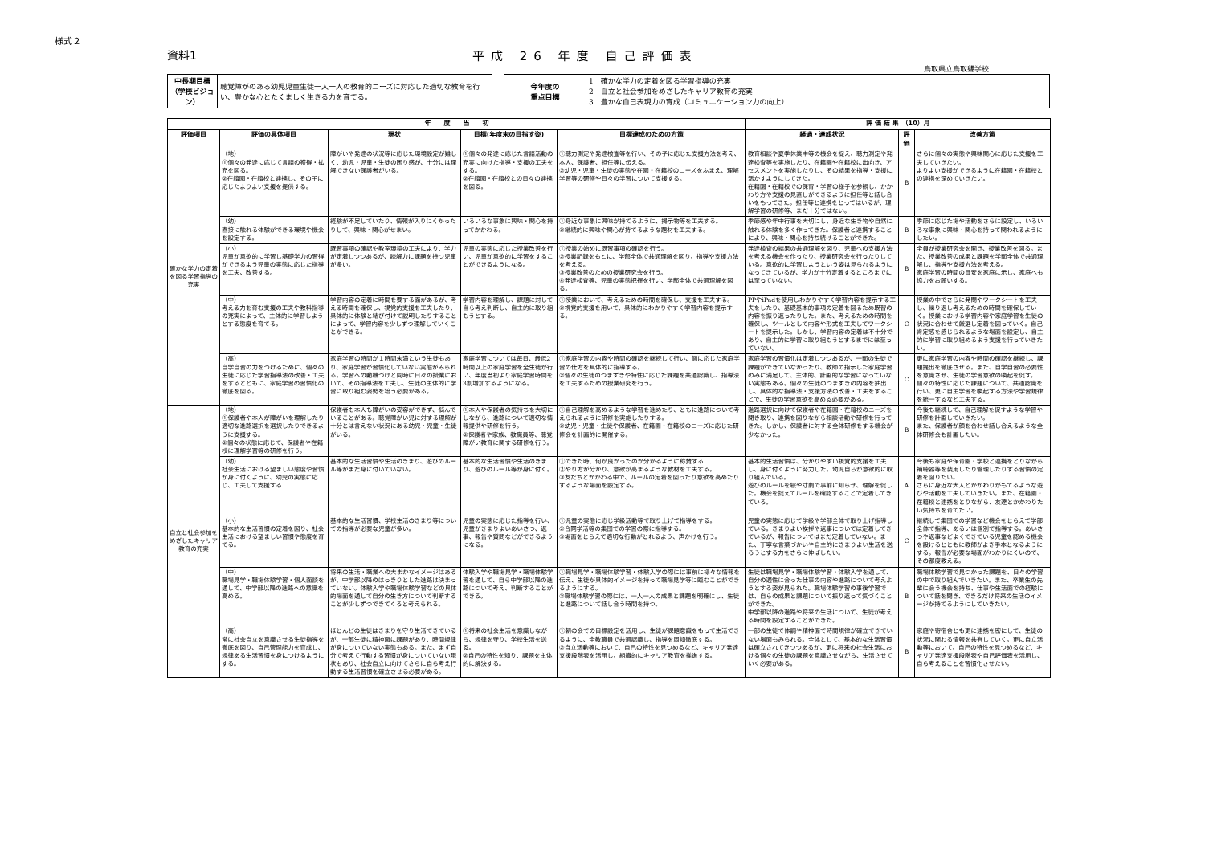様式２
資料1 平成 26 年度 自己評価表
鳥取県立鳥取聾学校
| 中長期目標（学校ビジョン） | 聴覚障がのある幼児児童生徒一人一人の教育的ニーズに対応した適切な教育を行い、豊かな心とたくましく生きる力を育てる。 |
| 今年度の 重点目標 | 1 確かな学力の定着を図る学習指導の充実 2 自立と社会参加をめざしたキャリア教育の充実 3 豊かな自己表現力の育成（コミュニケーション力の向上） |
| 年 度 当 初 | | | | | 評 価 結 果 （10）月 | | |
| --- | --- | --- | --- | --- | --- | --- | --- |
| 評価項目 | 評価の具体項目 | 現状 | 目標(年度末の目指す姿) | 目標達成のための方策 | 経過・達成状況 | 評価 | 改善方策 |
| 確かな学力の定着を図る学習指導の充実 | （地） ①個々の発達に応じて言語の獲得・拡充を図る。 ②在籍園・在籍校と連携し、その子に応じたよりよい支援を提供する。 | 障がいや発達の状況等に応じた環境設定が難しく、幼児・児童・生徒の困り感が、十分には理解できない保護者がいる。 | ①個々の発達に応じた言語活動の充実に向けた指導・支援の工夫をする。 ②在籍園・在籍校との日々の連携を図る。 | ①聴力測定や発達検査等を行い、その子に応じた支援方法を考え、本人、保護者、担任等に伝える。 ②幼児・児童・生徒の実態や在園・在籍校のニーズをふまえ、理解学習等の研修や日々の学習について支援する。 | 教育相談や夏季休業中等の機会を捉え、聴力測定や発達検査等を実施したり、在籍園や在籍校に出向き、アセスメントを実施したりし、その結果を指導・支援に活かすようにしてきた。 在籍園・在籍校での保育・学習の様子を参観し、かかわり方や支援の見直しができるように担任等と話し合いをもってきた。担任等と連携をとってはいるが、理解学習の研修等、まだ十分ではない。 | B | さらに個々の実態や興味関心に応じた支援を工夫していきたい。 よりよい支援ができるように在籍園・在籍校との連携を深めていきたい。 |
| | （幼） 直接に触れる体験ができる環境や機会を設定する。 | 経験が不足していたり、情報が入りにくかったりして、興味・関心がせまい。 | いろいろな事象に興味・関心を持ってかかわる。 | ①身近な事象に興味が持てるように、掲示物等を工夫する。 ②継続的に興味や関心が持てるような題材を工夫する。 | 季節感や年中行事を大切にし、身近な生き物や自然に触れる体験を多く作ってきた。保護者と連携することにより、興味・関心を持ち続けることができた。 | B | 季節に応じた場や活動をさらに設定し、いろいろな事象に興味・関心を持って関われるようにしたい。 |
| | （小） 児童が意欲的に学習し基礎学力の習得ができるよう児童の実態に応じた指導を工夫、改善する。 | 既習事項の確認や教室環境の工夫により、学力が定着しつつあるが、読解力に課題を持つ児童が多い。 | 児童の実態に応じた授業改善を行い、児童が意欲的に学習をすることができるようになる。 | ①授業の始めに既習事項の確認を行う。 ②授業記録をもとに、学部全体で共通理解を図り、指導や支援方法を考える。 ③授業改善のための授業研究会を行う。 ④発達検査等、児童の実態把握を行い、学部全体で共通理解を図る。 | 発達検査の結果の共通理解を図り、児童への支援方法を考える機会を作ったり、授業研究会を行ったりしている。意欲的に学習しようという姿は見られるようになってきているが、学力が十分定着するところまでには至っていない。 | B | 全員が授業研究会を開き、授業改善を図る。また、授業改善の成果と課題を学部全体で共通理解し、指導や支援方法を考える。 家庭学習の時間の目安を家庭に示し、家庭へも協力をお願いする。 |
| | （中） 考える力を育む支援の工夫や教科指導の充実によって、主体的に学習しようとする態度を育てる。 | 学習内容の定着に時間を要する面があるが、考える時間を確保し、視覚的支援を工夫したり、具体的に体験と結び付けて説明したりすることによって、学習内容を少しずつ理解していくことができる。 | 学習内容を理解し、課題に対して自ら考え判断し、自主的に取り組もうとする。 | ①授業において、考えるための時間を確保し、支援を工夫する。 ②視覚的支援を用いて、具体的にわかりやすく学習内容を提示する。 | PPやiPadを使用しわかりやすく学習内容を提示する工夫をしたり、基礎基本的事項の定着を図るため既習の内容を振り返ったりした。また、考えるための時間を確保し、ツールとして内容や形式を工夫してワークシートを提示した。しかし、学習内容の定着は不十分であり、自主的に学習に取り組もうとするまでには至っていない。 | C | 授業の中でさらに発問やワークシートを工夫し、繰り返し考えるための時間を確保していく。授業における学習内容や家庭学習を生徒の状況に合わせて厳選し定着を図っていく。自己肯定感を感じられるような場面を設定し、自主的に学習に取り組めるよう支援を行っていきたい。 |
| | （高） 自学自習の力をつけるために、個々の生徒に応じた学習指導法の改善・工夫をするとともに、家庭学習の習慣化の徹底を図る。 | 家庭学習の時間が１時間未満という生徒もあり、家庭学習が習慣化していない実態がみられる。学習への動機づけと同時に日々の授業において、その指導法を工夫し、生徒の主体的に学習に取り組む姿勢を培う必要がある。 | 家庭学習については毎日、最低2時間以上の家庭学習を全生徒が行い、年度当初より家庭学習時間を3割増加するようになる。 | ①家庭学習の内容や時間の確認を継続して行い、個に応じた家庭学習の仕方を具体的に指導する。 ②個々の生徒のつまずきや特性に応じた課題を共通認識し、指導法を工夫するための授業研究を行う。 | 家庭学習の習慣化は定着しつつあるが、一部の生徒で課題ができていなかったり、教師の指示した家庭学習のみに満足して、主体的、計画的な学習になっていない実態もある。個々の生徒のつまずきの内容を抽出し、具体的な指導法・支援方法の改善・工夫をすることで、生徒の学習意欲を高める必要がある。 | C | 更に家庭学習の内容や時間の確認を継続し、課題提出を徹底させる。また、自学自習の必要性を意識させ、生徒の学習意欲の喚起を促す。個々の特性に応じた課題について、共通認識を行い、更に自主学習を喚起する方法や学習規律を統一するなど工夫する。 |
| 自立と社会参加をめざしたキャリア教育の充実 | （地） ①保護者や本人が障がいを理解したり適切な進路選択を選択したりできるように支援する。 ②個々の状態に応じて、保護者や在籍校に理解学習等の研修を行う。 | 保護者も本人も障がいの受容ができず、悩んでいることがある。聴覚障がい児に対する理解が十分とは言えない状況にある幼児・児童・生徒がいる。 | ①本人や保護者の気持ちを大切にしながら、進路について適切な情報提供や研修を行う。 ②保護者や家族、教職員等、聴覚障がい教育に関する研修を行う。 | ①自己理解を高めるような学習を進めたり、ともに進路について考えられるように研修を実施したりする。 ②幼児・児童・生徒や保護者、在籍園・在籍校のニーズに応じた研修会を計画的に開催する。 | 進路選択に向けて保護者や在籍園・在籍校のニーズを聞き取り、連携を図りながら相談活動や研修を行ってきた。しかし、保護者に対する全体研修をする機会が少なかった。 | B | 今後も継続して、自己理解を促すような学習や研修を計画していきたい。 また、保護者が顔を合わせ話し合えるような全体研修会も計画したい。 |
| | （幼） 社会生活における望ましい態度や習慣が身に付くように、幼児の実態に応じ、工夫して支援する | 基本的な生活習慣や生活のきまり、遊びのルール等がまだ身に付いていない。 | 基本的な生活習慣や生活のきまり、遊びのルール等が身に付く。 | ①できた時、何が良かったのか分かるように称賛する ②やり方が分かり、意欲が高まるような教材を工夫する。 ③友だちとかかわる中で、ルールの定着を図ったり意欲を高めたりするような場面を設定する。 | 基本的生活習慣は、分かりやすい視覚的支援を工夫し、身に付くように努力した。幼児自らが意欲的に取り組んでいる。 遊びのルールを絵や寸劇で事前に知らせ、理解を促した。機会を捉えてルールを確認することで定着してきている。 | A | 今後も家庭や保育園・学校と連携をとりながら補聴器等を装用したり管理したりする習慣の定着を図りたい。 さらに身近な大人とかかわりがもてるような遊びや活動を工夫していきたい。また、在籍園・在籍校と連携をとりながら、友達とかかわりたい気持ちを育てたい。 |
| | （小） 基本的な生活習慣の定着を図り、社会生活における望ましい習慣や態度を育てる。 | 基本的な生活習慣、学校生活のきまり等についての指導が必要な児童が多い。 | 児童の実態に応じた指導を行い、児童がきまりよいあいさつ、返事、報告や質問などができるようになる。 | ①児童の実態に応じ学級活動等で取り上げて指導をする。 ②合同学活等の集団での学習の際に指導する。 ③場面をとらえて適切な行動がとれるよう、声かけを行う。 | 児童の実態に応じて学級や学部全体で取り上げ指導している。きまりよい挨拶や返事については定着してきているが、報告についてはまだ定着していない。また、丁寧な言葉づかいや自主的にきまりよい生活を送ろうとする力をさらに伸ばしたい。 | C | 継続して集団での学習など機会をとらえて学部全体で指導、あるいは個別で指導する。あいさつや返事などよくできている児童を認める機会を設けるとともに教師がよき手本となるようにする。報告が必要な場面がわかりにくいので、その都度教える。 |
| | （中） 職場見学・職場体験学習・個人面談を通して、中学部以降の進路への意識を高める。 | 将来の生活・職業への大まかなイメージはあるが、中学部以降のはっきりとした進路は決まっていない。体験入学や職場体験学習などの具体的場面を通して自分の生き方について判断することが少しずつできてくると考えられる。 | 体験入学や職場見学・職場体験学習を通して、自ら中学部以降の進路について考え、判断することができる。 | ①職場見学・職場体験学習・体験入学の際には事前に様々な情報を伝え、生徒が具体的イメージを持って職場見学等に臨むことができるようにする。 ②職場体験学習の際には、一人一人の成果と課題を明確にし、生徒と進路について話し合う時間を持つ。 | 生徒は職場見学・職場体験学習・体験入学を通して、自分の適性に合った仕事の内容や進路について考えようとする姿が見られた。職場体験学習の事後学習では、自らの成果と課題について振り返って気づくことができた。 中学部以降の進路や将来の生活について、生徒が考える時間を設定することができた。 | B | 職場体験学習で見つかった課題を、日々の学習の中で取り組んでいきたい。また、卒業生の先輩に会う機会を持ち、仕事や生活面での経験について話を聞き、できるだけ将来の生活のイメージが持てるようにしていきたい。 |
| | （高） 常に社会自立を意識させる生徒指導を徹底を図り、自己管理能力を育成し、規律ある生活習慣を身につけるようにする。 | ほとんどの生徒はきまりを守り生活できているが、一部生徒に精神面に課題があり、時間規律が身についていない実態もある。また、まず自分で考えて行動する習慣が身についていない現状もあり、社会自立に向けてさらに自ら考え行動する生活習慣を確立させる必要がある。 | ①将来の社会生活を意識しながら、規律を守り、学校生活を送る。 ②自己の特性を知り、課題を主体的に解決する。 | ①朝の会での目標設定を活用し、生徒が課題意識をもって生活できるように、全教職員で共通認識し、指導を周知徹底する。 ②自立活動等において、自己の特性を見つめるなど、キャリア発達支援段階表を活用し、組織的にキャリア教育を推進する。 | 一部の生徒で体調や精神面で時間規律が確立できていない場面もみられる。全体として、基本的な生活習慣は確立されてきつつあるが、更に将来の社会生活における個々の生徒の課題を意識させながら、生活させていく必要がある。 | B | 家庭や寄宿舎とも更に連携を密にして、生徒の状況に関わる情報を共有していく。更に自立活動等において、自己の特性を見つめるなど、キャリア発達支援段階表や自己評価表を活用し、自ら考えることを習慣化させたい。 |